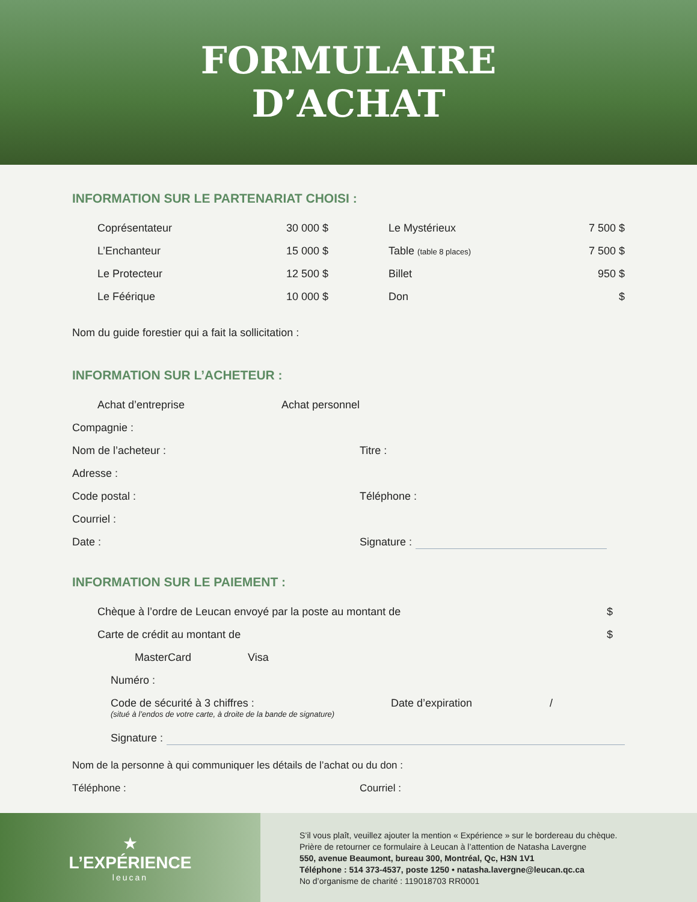FORMULAIRE
D’ACHAT
INFORMATION SUR LE PARTENARIAT CHOISI :
Coprésentateur 30 000 $ Le Mystérieux 7 500 $
L’Enchanteur 15 000 $ Table (table 8 places) 7 500 $
Le Protecteur 12 500 $ Billet 950 $
Le Féérique 10 000 $ Don $
Nom du guide forestier qui a fait la sollicitation :
INFORMATION SUR L’ACHETEUR :
Achat d’entreprise Achat personnel
Compagnie :
Nom de l’acheteur : Titre :
Adresse :
Code postal : Téléphone :
Courriel :
Date : Signature :
INFORMATION SUR LE PAIEMENT :
Chèque à l’ordre de Leucan envoyé par la poste au montant de $
Carte de crédit au montant de $
MasterCard Visa
Numéro :
Code de sécurité à 3 chiffres : Date d’expiration /
(situé à l’endos de votre carte, à droite de la bande de signature)
Signature :
Nom de la personne à qui communiquer les détails de l’achat ou du don :
Téléphone : Courriel :
★
L’EXPÉRIENCE
leucan
S’il vous plaît, veuillez ajouter la mention « Expérience » sur le bordereau du chèque.
Prière de retourner ce formulaire à Leucan à l’attention de Natasha Lavergne
550, avenue Beaumont, bureau 300, Montréal, Qc, H3N 1V1
Téléphone : 514 373-4537, poste 1250 • natasha.lavergne@leucan.qc.ca
No d’organisme de charité : 119018703 RR0001